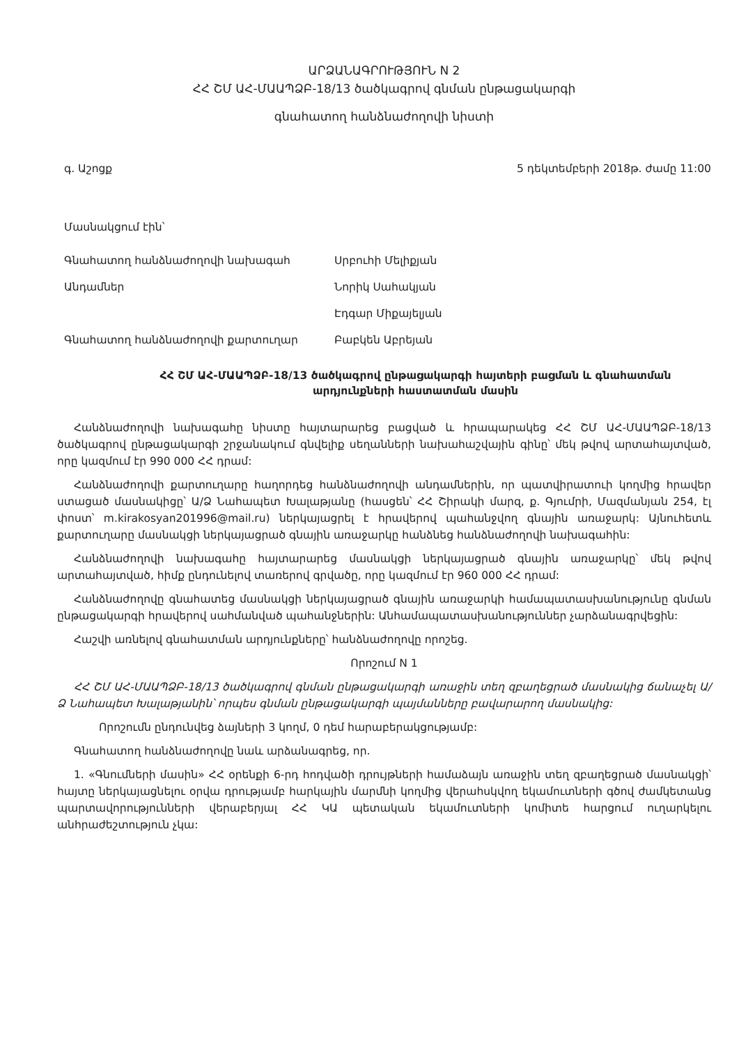ԱՐՁԱՆԱԳՐՈՒԹՅՈՒՆ N 2
ՀՀ ՇՄ ԱՀ-ՄԱԱՊՁԲ-18/13 ծածկագրով գնման ընթացակարգի
գնահատող հանձնաժողովի նիստի
գ. Աշոցք 5 դեկտեմբերի 2018թ. ժամը 11:00
Մասնակցում էին՝
Գնահատող հանձնաժողովի նախագահ Սրբուհի Մելիքյան
Անդամներ Նորիկ Սահակյան
Էդգար Միքայելյան
Գնահատող հանձնաժողովի քարտուղար Բաբկեն Աբրեյան
ՀՀ ՇՄ ԱՀ-ՄԱԱՊՁԲ-18/13 ծածկագրով ընթացակարգի հայտերի բացման և գնահատման արդյունքների հաստատման մասին
Հանձնաժողովի նախագահը նիստը հայտարարեց բացված և հրապարակեց ՀՀ ՇՄ ԱՀ-ՄԱԱՊՁԲ-18/13 ծածկագրով ընթացակարգի շրջանակում գնվելիք սեղանների նախահաշվային գինը՝ մեկ թվով արտահայտված, որը կազմում էր 990 000 ՀՀ դրամ:
Հանձնաժողովի քարտուղարը հաղորդեց հանձնաժողովի անդամներին, որ պատվիրատուի կողմից հրավեր ստացած մասնակիցը՝ Ա/Ձ Նահապետ Խալաթյանը (հասցեն՝ ՀՀ Շիրակի մարզ, ք. Գյումրի, Մազմանյան 254, էլ փոստ՝ m.kirakosyan201996@mail.ru) ներկայացրել է հրավերով պահանջվող գնային առաջարկ: Այնուհետև քարտուղարը մասնակցի ներկայացրած գնային առաջարկը հանձնեց հանձնաժողովի նախագահին:
Հանձնաժողովի նախագահը հայտարարեց մասնակցի ներկայացրած գնային առաջարկը՝ մեկ թվով արտահայտված, հիմք ընդունելով տառերով գրվածը, որը կազմում էր 960 000 ՀՀ դրամ:
Հանձնաժողովը գնահատեց մասնակցի ներկայացրած գնային առաջարկի համապատասխանությունը գնման ընթացակարգի հրավերով սահմանված պահանջներին: Անհամապատասխանություններ չարձանագրվեցին:
Հաշվի առնելով գնահատման արդյունքները՝ հանձնաժողովը որոշեց.
Որոշում N 1
ՀՀ ՇՄ ԱՀ-ՄԱԱՊՁԲ-18/13 ծածկագրով գնման ընթացակարգի առաջին տեղ զբաղեցրած մասնակից ճանաչել Ա/Ձ Նահապետ Խալաթյանին՝ որպես գնման ընթացակարգի պայմանները բավարարող մասնակից:
Որոշումն ընդունվեց ձայների 3 կողմ, 0 դեմ հարաբերակցությամբ:
Գնահատող հանձնաժողովը նաև արձանագրեց, որ.
1. «Գնումների մասին» ՀՀ օրենքի 6-րդ հոդվածի դրույթների համաձայն առաջին տեղ զբաղեցրած մասնակցի՝ հայտը ներկայացնելու օրվա դրությամբ հարկային մարմնի կողմից վերահսկվող եկամուտների գծով ժամկետանց պարտավորությունների վերաբերյալ ՀՀ ԿԱ պետական եկամուտների կոմիտե հարցում ուղարկելու անհրաժեշտություն չկա: